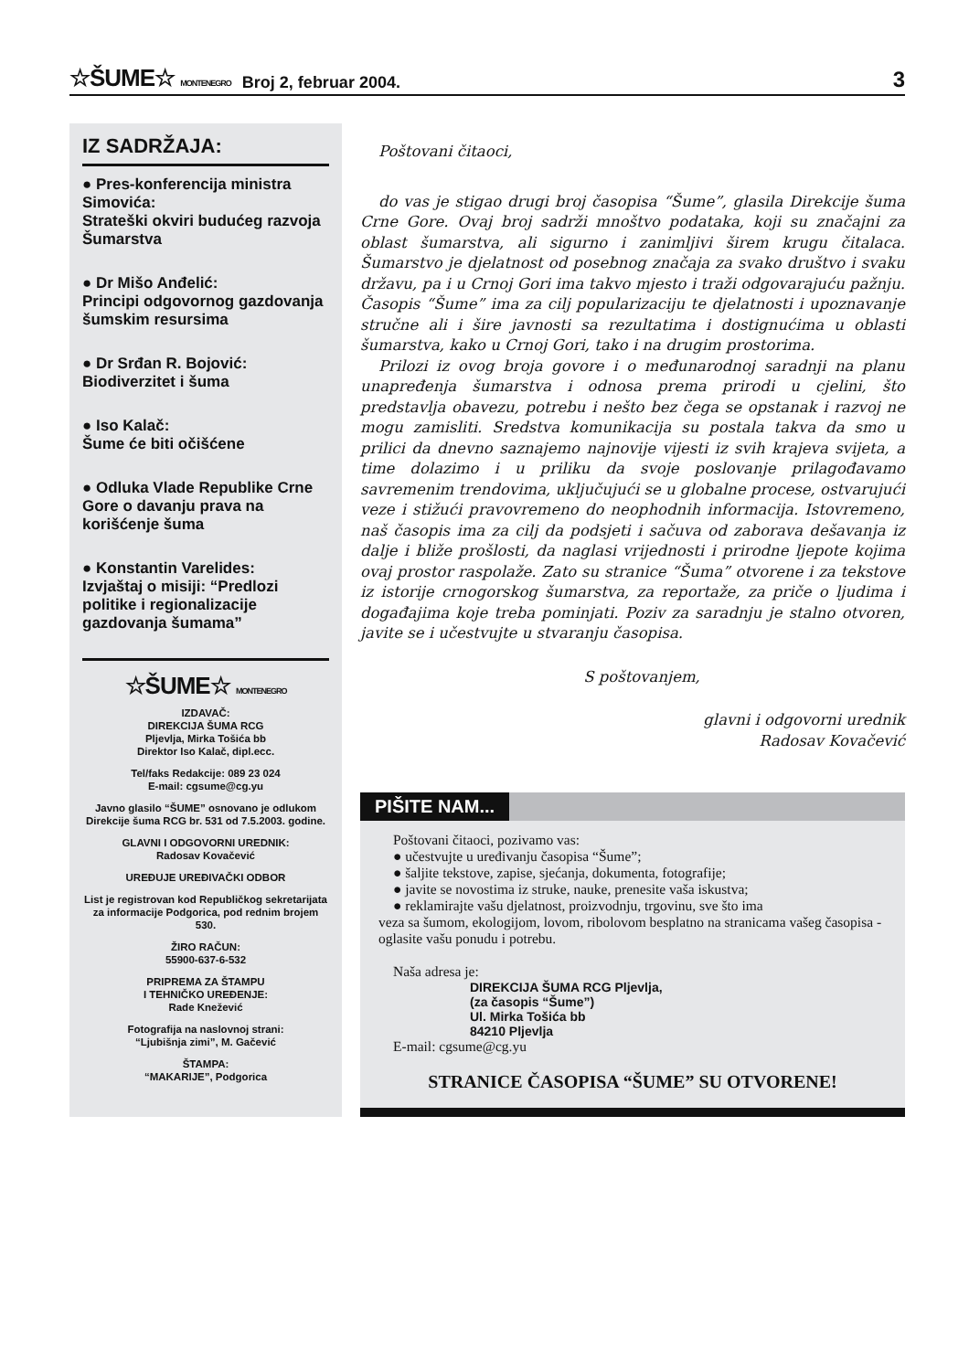☆ŠUME☆ MONTENEGRO Broj 2, februar 2004. 3
IZ SADRŽAJA:
● Pres-konferencija ministra Simovića:
Strateški okviri budućeg razvoja Šumarstva
● Dr Mišo Anđelić:
Principi odgovornog gazdovanja šumskim resursima
● Dr Srđan R. Bojović:
Biodiverzitet i šuma
● Iso Kalač:
Šume će biti očišćene
● Odluka Vlade Republike Crne Gore o davanju prava na korišćenje šuma
● Konstantin Varelides:
Izvjaštaj o misiji: “Predlozi politike i regionalizacije gazdovanja šumamа”
☆ŠUME☆ MONTENEGRO
IZDAVAČ:
DIREKCIJA ŠUMA RCG
Pljevlja, Mirka Tošića bb
Direktor Iso Kalač, dipl.ecc.
Tel/faks Redakcije: 089 23 024
E-mail: cgsume@cg.yu
Javno glasilo “ŠUME” osnovano je odlukom Direkcije šuma RCG br. 531 od 7.5.2003. godine.
GLAVNI I ODGOVORNI UREDNIK:
Radosav Kovačević
UREĐUJE UREĐIVAČKI ODBOR
List je registrovan kod Republičkog sekretarijata za informacije Podgorica, pod rednim brojem 530.
ŽIRO RAČUN:
55900-637-6-532
PRIPREMA ZA ŠTAMPU
I TEHNIČKO UREĐENJE:
Rade Knežević
Fotografija na naslovnoj strani:
“Ljubišnja zimi”, M. Gačević
ŠTAMPA:
“MAKARIJE”, Podgorica
Poštovani čitaoci,
do vas je stigao drugi broj časopisa “Šume”, glasila Direkcije šuma Crne Gore. Ovaj broj sadrži mnoštvo podataka, koji su značajni za oblast šumarstva, ali sigurno i zanimljivi širem krugu čitalaca. Šumarstvo je djelatnost od posebnog značaja za svako društvo i svaku državu, pa i u Crnoj Gori ima takvo mjesto i traži odgovarajuću pažnju. Časopis “Šume” ima za cilj popularizaciju te djelatnosti i upoznavanje stručne ali i šire javnosti sa rezultatima i dostignućima u oblasti šumarstva, kako u Crnoj Gori, tako i na drugim prostorima.
Prilozi iz ovog broja govore i o međunarodnoj saradnji na planu unapređenja šumarstva i odnosa prema prirodi u cjelini, što predstavlja obavezu, potrebu i nešto bez čega se opstanak i razvoj ne mogu zamisliti. Sredstva komunikacija su postala takva da smo u prilici da dnevno saznajemo najnovije vijesti iz svih krajeva svijeta, a time dolazimo i u priliku da svoje poslovanje prilagođavamo savremenim trendovima, uključujući se u globalne procese, ostvarujući veze i stižući pravovremeno do neophodnih informacija. Istovremeno, naš časopis ima za cilj da podsjeti i sačuva od zaborava dešavanja iz dalje i bliže prošlosti, da naglasi vrijednosti i prirodne ljepote kojima ovaj prostor raspolaže. Zato su stranice “Šuma” otvorene i za tekstove iz istorije crnogorskog šumarstva, za reportaže, za priče o ljudima i događajima koje treba pominjati. Poziv za saradnju je stalno otvoren, javite se i učestvujte u stvaranju časopisa.
S poštovanjem,
glavni i odgovorni urednik
Radosav Kovačević
PIŠITE NAM...
Poštovani čitaoci, pozivamo vas:
● učestvujte u uređivanju časopisa “Šume”;
● šaljite tekstove, zapise, sjećanja, dokumenta, fotografije;
● javite se novostima iz struke, nauke, prenesite vaša iskustva;
● reklamirajte vašu djelatnost, proizvodnju, trgovinu, sve što ima
veza sa šumom, ekologijom, lovom, ribolovom besplatno na stranicama vašeg časopisa - oglasite vašu ponudu i potrebu.
Naša adresa je:
DIREKCIJA ŠUMA RCG Pljevlja,
(za časopis “Šume”)
Ul. Mirka Tošića bb
84210 Pljevlja
E-mail: cgsume@cg.yu
STRANICE ČASOPISA “ŠUME” SU OTVORENE!